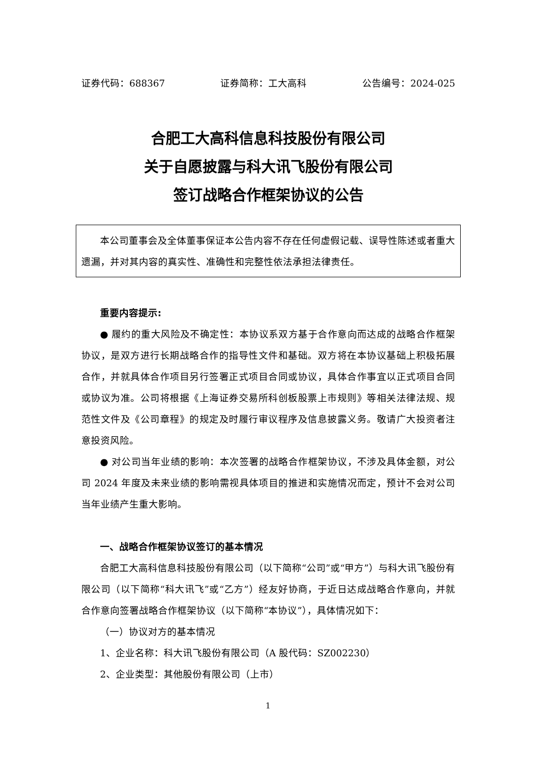证券代码：688367 证券简称：工大高科 公告编号：2024-025
合肥工大高科信息科技股份有限公司
关于自愿披露与科大讯飞股份有限公司
签订战略合作框架协议的公告
本公司董事会及全体董事保证本公告内容不存在任何虚假记载、误导性陈述或者重大遗漏，并对其内容的真实性、准确性和完整性依法承担法律责任。
重要内容提示:
● 履约的重大风险及不确定性：本协议系双方基于合作意向而达成的战略合作框架协议，是双方进行长期战略合作的指导性文件和基础。双方将在本协议基础上积极拓展合作，并就具体合作项目另行签署正式项目合同或协议，具体合作事宜以正式项目合同或协议为准。公司将根据《上海证券交易所科创板股票上市规则》等相关法律法规、规范性文件及《公司章程》的规定及时履行审议程序及信息披露义务。敬请广大投资者注意投资风险。
● 对公司当年业绩的影响：本次签署的战略合作框架协议，不涉及具体金额，对公司 2024 年度及未来业绩的影响需视具体项目的推进和实施情况而定，预计不会对公司当年业绩产生重大影响。
一、战略合作框架协议签订的基本情况
合肥工大高科信息科技股份有限公司（以下简称“公司”或“甲方”）与科大讯飞股份有限公司（以下简称“科大讯飞”或“乙方”）经友好协商，于近日达成战略合作意向，并就合作意向签署战略合作框架协议（以下简称“本协议”），具体情况如下：
（一）协议对方的基本情况
1、企业名称：科大讯飞股份有限公司（A 股代码：SZ002230）
2、企业类型：其他股份有限公司（上市）
1